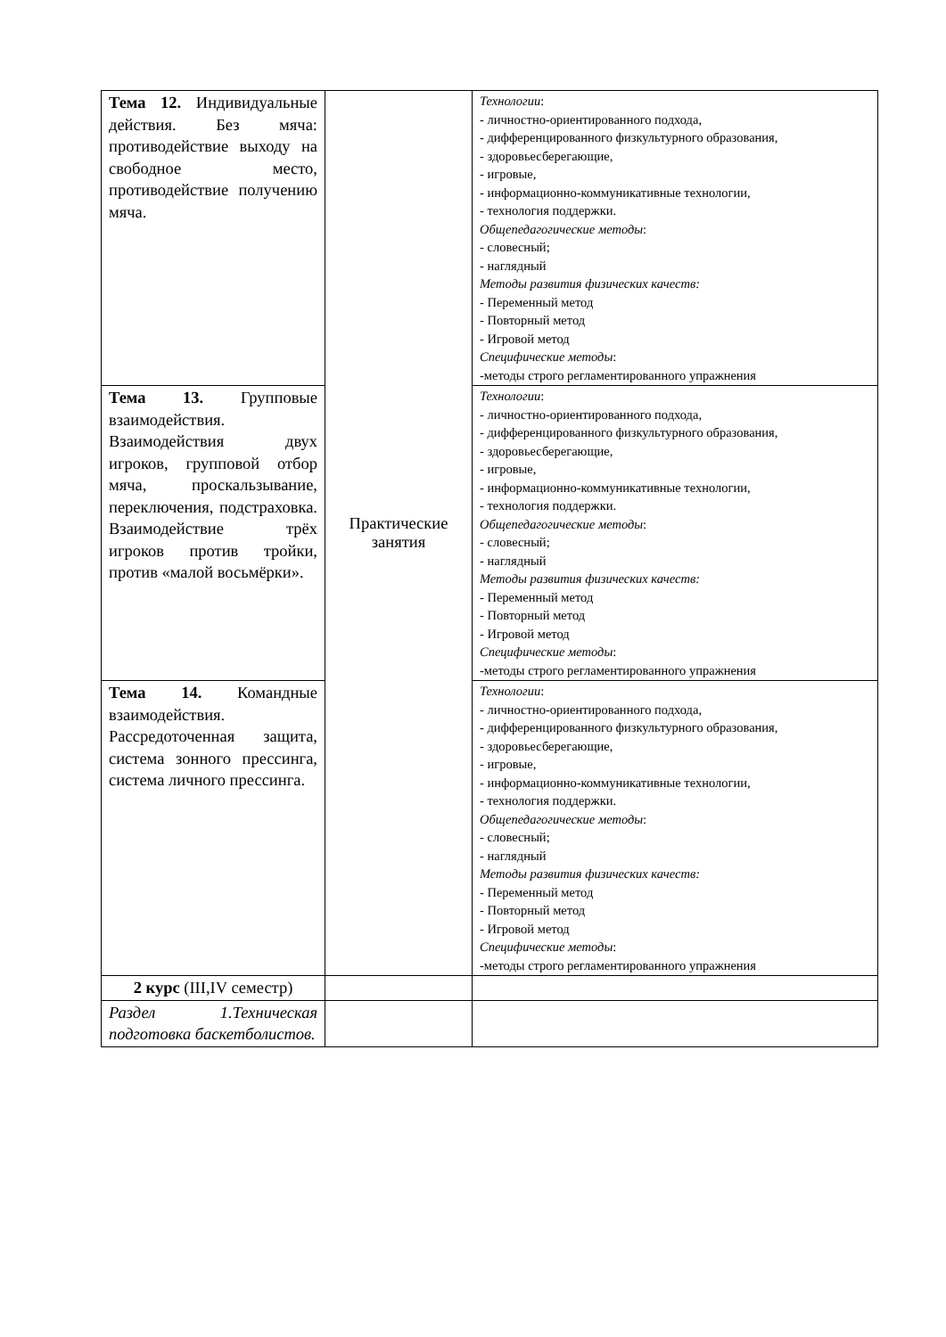| Тема 12. Индивидуальные действия. Без мяча: противодействие выходу на свободное место, противодействие получению мяча. | Практические занятия | Технологии : - личностно-ориентированного подхода, - дифференцированного физкультурного образования, - здоровьесберегающие, - игровые, - информационно-коммуникативные технологии, - технология поддержки. Общепедагогические методы : - словесный; - наглядный Методы развития физических качеств: - Переменный метод - Повторный метод - Игровой метод Специфические методы : -методы строго регламентированного упражнения |
| Тема 13. Групповые взаимодействия. Взаимодействия двух игроков, групповой отбор мяча, проскальзывание, переключения, подстраховка. Взаимодействие трёх игроков против тройки, против «малой восьмёрки». | | Технологии : - личностно-ориентированного подхода, - дифференцированного физкультурного образования, - здоровьесберегающие, - игровые, - информационно-коммуникативные технологии, - технология поддержки. Общепедагогические методы : - словесный; - наглядный Методы развития физических качеств: - Переменный метод - Повторный метод - Игровой метод Специфические методы : -методы строго регламентированного упражнения |
| Тема 14. Командные взаимодействия. Рассредоточенная защита, система зонного прессинга, система личного прессинга. | | Технологии : - личностно-ориентированного подхода, - дифференцированного физкультурного образования, - здоровьесберегающие, - игровые, - информационно-коммуникативные технологии, - технология поддержки. Общепедагогические методы : - словесный; - наглядный Методы развития физических качеств: - Переменный метод - Повторный метод - Игровой метод Специфические методы : -методы строго регламентированного упражнения |
| 2 курс (III,IV семестр) | | |
| Раздел 1.Техническая подготовка баскетболистов. | | |